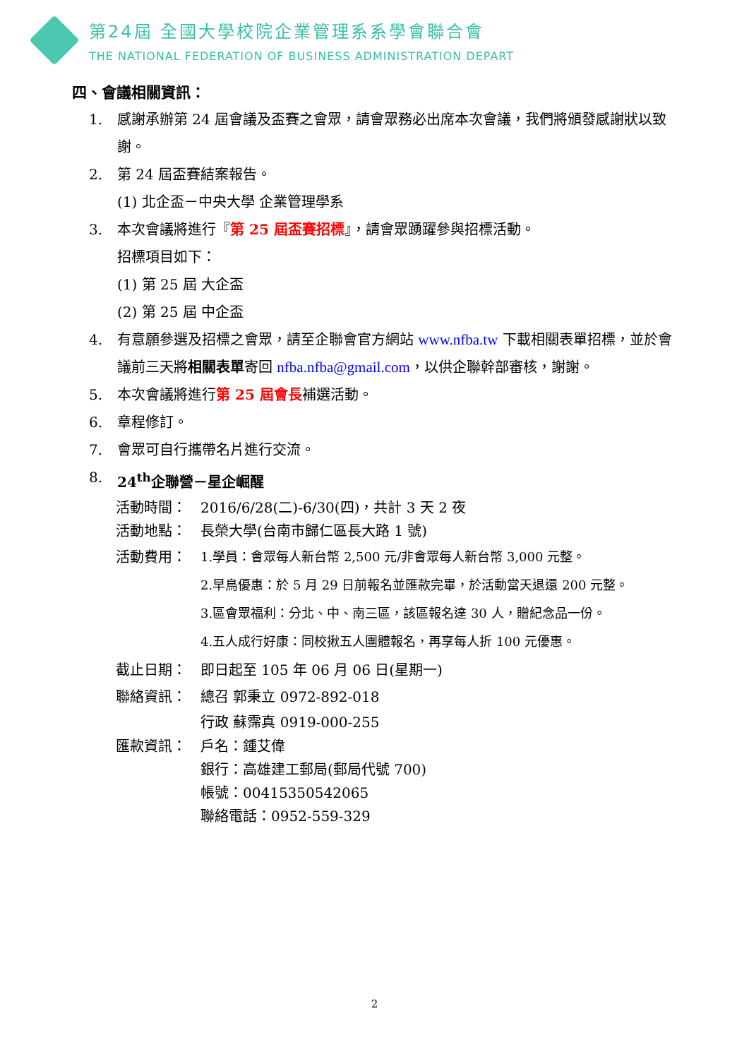第24屆 全國大學校院企業管理系系學會聯合會
THE NATIONAL FEDERATION OF BUSINESS ADMINISTRATION DEPART
四、會議相關資訊：
1. 感謝承辦第 24 屆會議及盃賽之會眾，請會眾務必出席本次會議，我們將頒發感謝狀以致謝。
2. 第 24 屆盃賽結案報告。
(1) 北企盃－中央大學 企業管理學系
3. 本次會議將進行『第 25 屆盃賽招標』，請會眾踴躍參與招標活動。
招標項目如下：
(1) 第 25 屆 大企盃
(2) 第 25 屆 中企盃
4. 有意願參選及招標之會眾，請至企聯會官方網站 www.nfba.tw 下載相關表單招標，並於會議前三天將相關表單寄回 nfba.nfba@gmail.com，以供企聯幹部審核，謝謝。
5. 本次會議將進行第 25 屆會長補選活動。
6. 章程修訂。
7. 會眾可自行攜帶名片進行交流。
8. 24<sup>th</sup>企聯營－星企崛醒
活動時間： 2016/6/28(二)-6/30(四)，共計 3 天 2 夜
活動地點： 長榮大學(台南市歸仁區長大路 1 號)
活動費用： 1.學員：會眾每人新台幣 2,500 元/非會眾每人新台幣 3,000 元整。
2.早鳥優惠：於 5 月 29 日前報名並匯款完畢，於活動當天退還 200 元整。
3.區會眾福利：分北、中、南三區，該區報名達 30 人，贈紀念品一份。
4.五人成行好康：同校揪五人團體報名，再享每人折 100 元優惠。
截止日期： 即日起至 105 年 06 月 06 日(星期一)
聯絡資訊： 總召 郭秉立 0972-892-018
行政 蘇霈真 0919-000-255
匯款資訊： 戶名：鍾艾偉
銀行：高雄建工郵局(郵局代號 700)
帳號：00415350542065
聯絡電話：0952-559-329
2